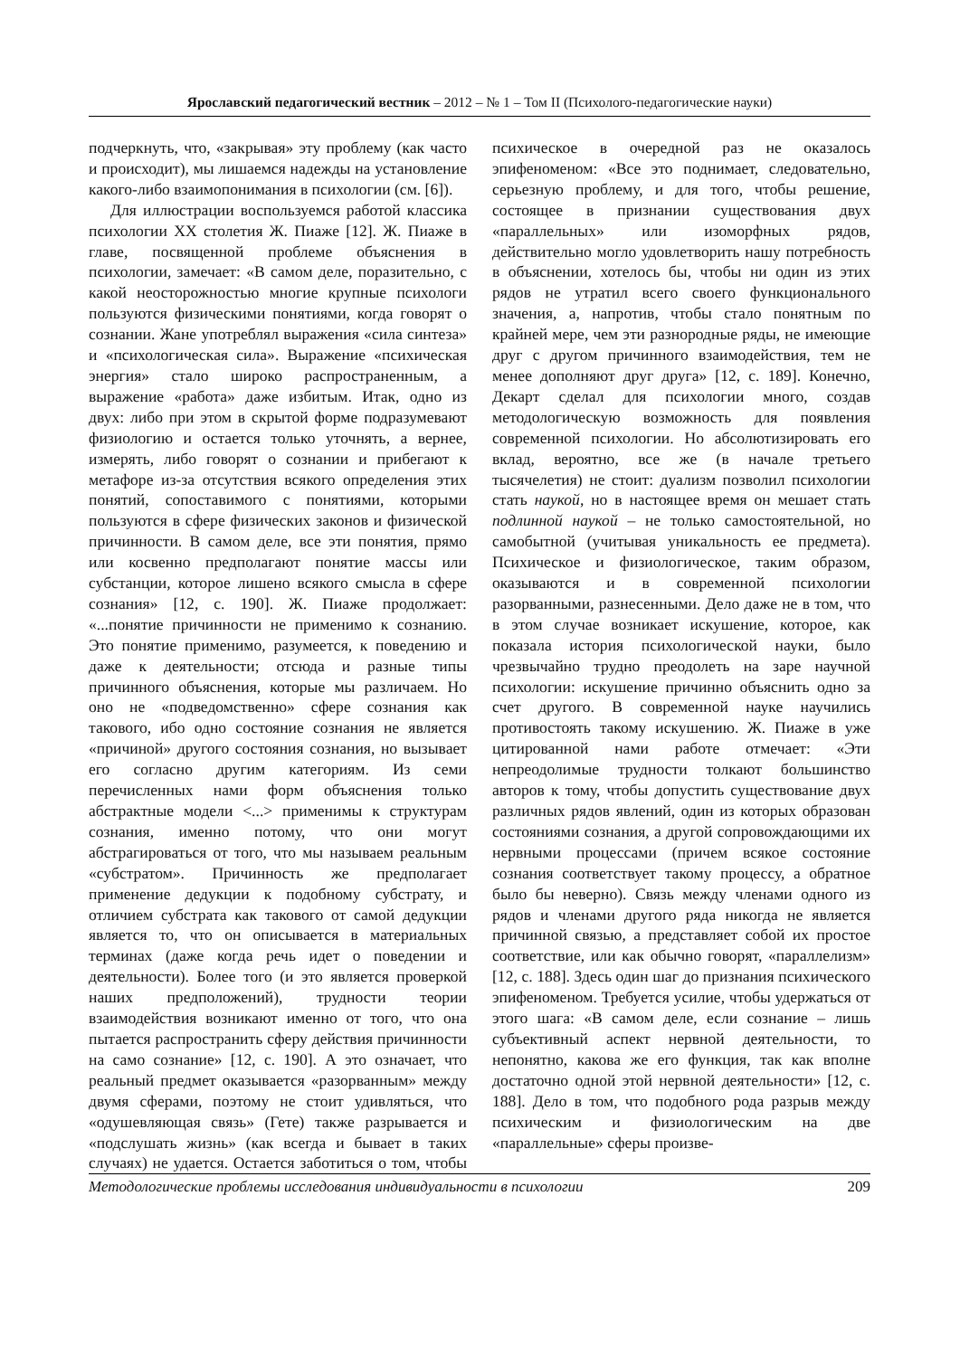Ярославский педагогический вестник – 2012 – № 1 – Том II (Психолого-педагогические науки)
подчеркнуть, что, «закрывая» эту проблему (как часто и происходит), мы лишаемся надежды на установление какого-либо взаимопонимания в психологии (см. [6]).
Для иллюстрации воспользуемся работой классика психологии XX столетия Ж. Пиаже [12]. Ж. Пиаже в главе, посвященной проблеме объяснения в психологии, замечает: «В самом деле, поразительно, с какой неосторожностью многие крупные психологи пользуются физическими понятиями, когда говорят о сознании. Жане употреблял выражения «сила синтеза» и «психологическая сила». Выражение «психическая энергия» стало широко распространенным, а выражение «работа» даже избитым. Итак, одно из двух: либо при этом в скрытой форме подразумевают физиологию и остается только уточнять, а вернее, измерять, либо говорят о сознании и прибегают к метафоре из-за отсутствия всякого определения этих понятий, сопоставимого с понятиями, которыми пользуются в сфере физических законов и физической причинности. В самом деле, все эти понятия, прямо или косвенно предполагают понятие массы или субстанции, которое лишено всякого смысла в сфере сознания» [12, с. 190]. Ж. Пиаже продолжает: «...понятие причинности не применимо к сознанию. Это понятие применимо, разумеется, к поведению и даже к деятельности; отсюда и разные типы причинного объяснения, которые мы различаем. Но оно не «подведомственно» сфере сознания как такового, ибо одно состояние сознания не является «причиной» другого состояния сознания, но вызывает его согласно другим категориям. Из семи перечисленных нами форм объяснения только абстрактные модели <...> применимы к структурам сознания, именно потому, что они могут абстрагироваться от того, что мы называем реальным «субстратом». Причинность же предполагает применение дедукции к подобному субстрату, и отличием субстрата как такового от самой дедукции является то, что он описывается в материальных терминах (даже когда речь идет о поведении и деятельности). Более того (и это является проверкой наших предположений), трудности теории взаимодействия возникают именно от того, что она пытается распространить сферу действия причинности на само сознание» [12, с. 190]. А это означает, что реальный предмет оказывается «разорванным» между двумя сферами, поэтому не стоит удивляться, что «одушевляющая связь» (Гете) также разрывается и «подслушать жизнь» (как всегда и бывает в таких случаях) не удается. Остается заботиться о том, чтобы психическое в очередной раз не оказалось эпифеноменом: «Все это поднимает, следовательно, серьезную проблему, и для того, чтобы решение, состоящее в признании существования двух «параллельных» или изоморфных рядов, действительно могло удовлетворить нашу потребность в объяснении, хотелось бы, чтобы ни один из этих рядов не утратил всего своего функционального значения, а, напротив, чтобы стало понятным по крайней мере, чем эти разнородные ряды, не имеющие друг с другом причинного взаимодействия, тем не менее дополняют друг друга» [12, с. 189]. Конечно, Декарт сделал для психологии много, создав методологическую возможность для появления современной психологии. Но абсолютизировать его вклад, вероятно, все же (в начале третьего тысячелетия) не стоит: дуализм позволил психологии стать наукой, но в настоящее время он мешает стать подлинной наукой – не только самостоятельной, но самобытной (учитывая уникальность ее предмета). Психическое и физиологическое, таким образом, оказываются и в современной психологии разорванными, разнесенными. Дело даже не в том, что в этом случае возникает искушение, которое, как показала история психологической науки, было чрезвычайно трудно преодолеть на заре научной психологии: искушение причинно объяснить одно за счет другого. В современной науке научились противостоять такому искушению. Ж. Пиаже в уже цитированной нами работе отмечает: «Эти непреодолимые трудности толкают большинство авторов к тому, чтобы допустить существование двух различных рядов явлений, один из которых образован состояниями сознания, а другой сопровождающими их нервными процессами (причем всякое состояние сознания соответствует такому процессу, а обратное было бы неверно). Связь между членами одного из рядов и членами другого ряда никогда не является причинной связью, а представляет собой их простое соответствие, или как обычно говорят, «параллелизм» [12, с. 188]. Здесь один шаг до признания психического эпифеноменом. Требуется усилие, чтобы удержаться от этого шага: «В самом деле, если сознание – лишь субъективный аспект нервной деятельности, то непонятно, какова же его функция, так как вполне достаточно одной этой нервной деятельности» [12, с. 188]. Дело в том, что подобного рода разрыв между психическим и физиологическим на две «параллельные» сферы произве-
Методологические проблемы исследования индивидуальности в психологии 209